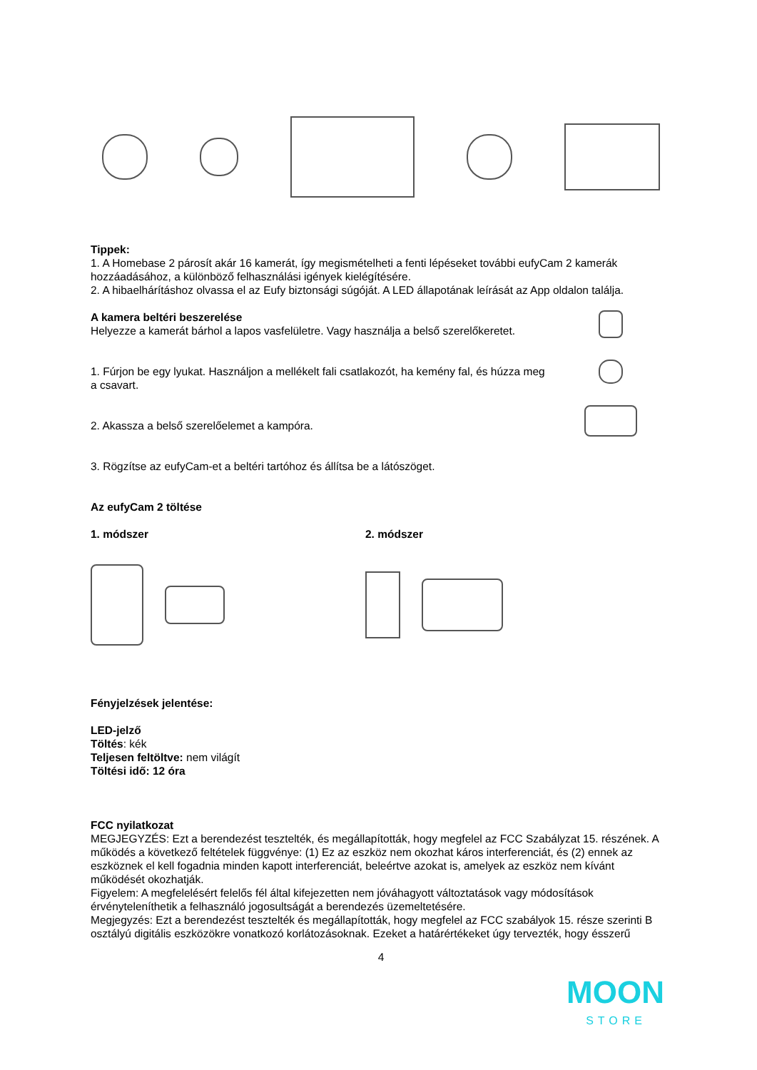Tippek:
1. A Homebase 2 párosít akár 16 kamerát, így megismételheti a fenti lépéseket további eufyCam 2 kamerák hozzáadásához, a különböző felhasználási igények kielégítésére.
2. A hibaelhárításhoz olvassa el az Eufy biztonsági súgóját. A LED állapotának leírását az App oldalon találja.
A kamera beltéri beszerelése
Helyezze a kamerát bárhol a lapos vasfelületre. Vagy használja a belső szerelőkeretet.
1. Fúrjon be egy lyukat. Használjon a mellékelt fali csatlakozót, ha kemény fal, és húzza meg a csavart.
2. Akassza a belső szerelőelemet a kampóra.
3. Rögzítse az eufyCam-et a beltéri tartóhoz és állítsa be a látószöget.
Az eufyCam 2 töltése
1. módszer 2. módszer
Fényjelzések jelentése:
LED-jelző
Töltés: kék
Teljesen feltöltve: nem világít
Töltési idő: 12 óra
FCC nyilatkozat
MEGJEGYZÉS: Ezt a berendezést tesztelték, és megállapították, hogy megfelel az FCC Szabályzat 15. részének. A működés a következő feltételek függvénye: (1) Ez az eszköz nem okozhat káros interferenciát, és (2) ennek az eszköznek el kell fogadnia minden kapott interferenciát, beleértve azokat is, amelyek az eszköz nem kívánt működését okozhatják.
Figyelem: A megfelelésért felelős fél által kifejezetten nem jóváhagyott változtatások vagy módosítások érvényteleníthetik a felhasználó jogosultságát a berendezés üzemeltetésére.
Megjegyzés: Ezt a berendezést tesztelték és megállapították, hogy megfelel az FCC szabályok 15. része szerinti B osztályú digitális eszközökre vonatkozó korlátozásoknak. Ezeket a határértékeket úgy tervezték, hogy ésszerű
4
MOON
STORE